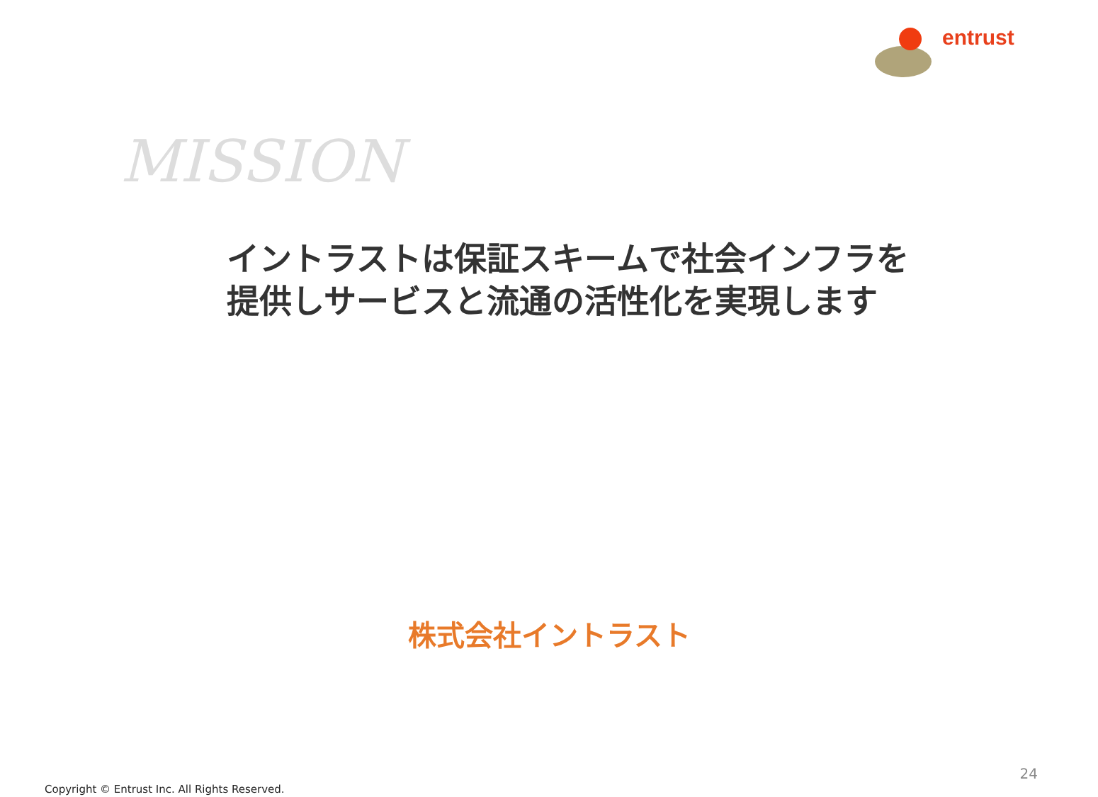entrust
MISSION
イントラストは保証スキームで社会インフラを
提供しサービスと流通の活性化を実現します
株式会社イントラスト
24
Copyright © Entrust Inc. All Rights Reserved.